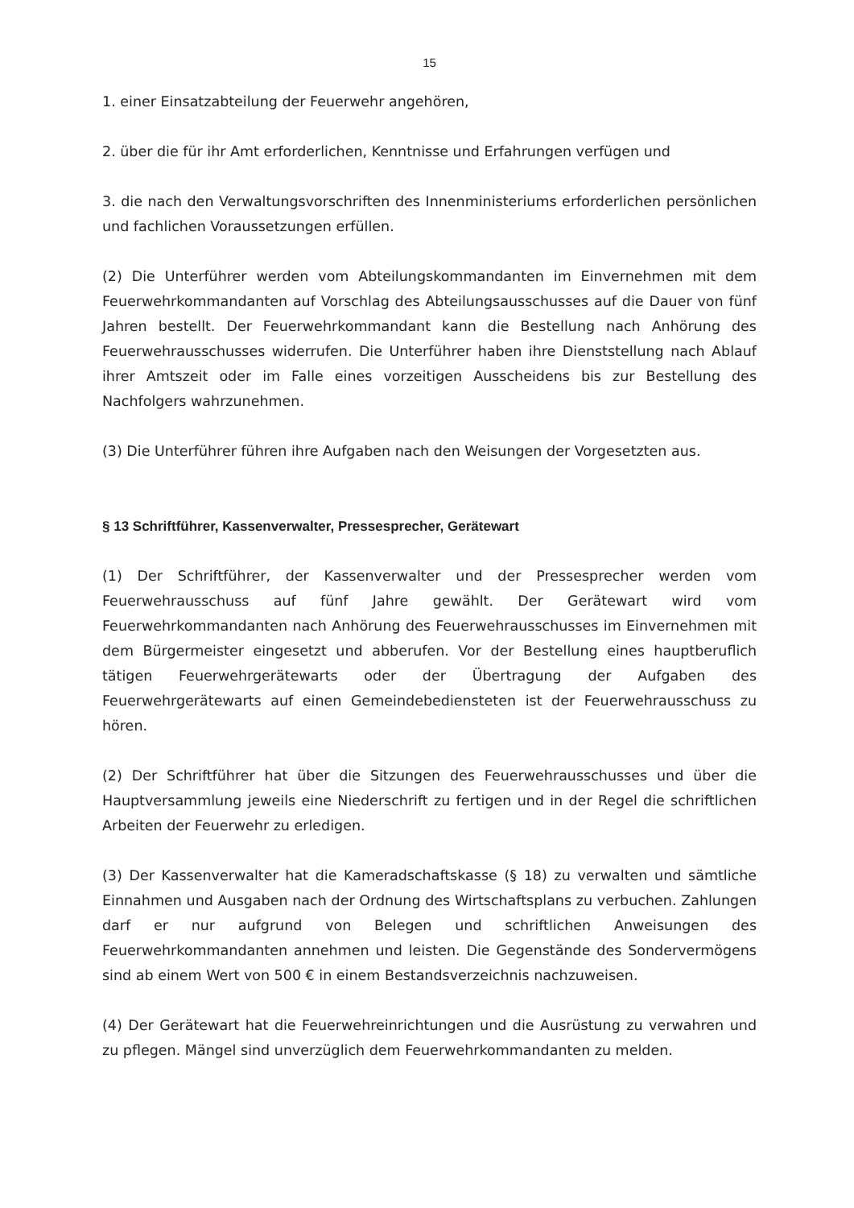15
1. einer Einsatzabteilung der Feuerwehr angehören,
2. über die für ihr Amt erforderlichen, Kenntnisse und Erfahrungen verfügen und
3. die nach den Verwaltungsvorschriften des Innenministeriums erforderlichen persönlichen und fachlichen Voraussetzungen erfüllen.
(2) Die Unterführer werden vom Abteilungskommandanten im Einvernehmen mit dem Feuerwehrkommandanten auf Vorschlag des Abteilungsausschusses auf die Dauer von fünf Jahren bestellt. Der Feuerwehrkommandant kann die Bestellung nach Anhörung des Feuerwehrausschusses widerrufen. Die Unterführer haben ihre Dienststellung nach Ablauf ihrer Amtszeit oder im Falle eines vorzeitigen Ausscheidens bis zur Bestellung des Nachfolgers wahrzunehmen.
(3) Die Unterführer führen ihre Aufgaben nach den Weisungen der Vorgesetzten aus.
§ 13 Schriftführer, Kassenverwalter, Pressesprecher, Gerätewart
(1) Der Schriftführer, der Kassenverwalter und der Pressesprecher werden vom Feuerwehrausschuss auf fünf Jahre gewählt. Der Gerätewart wird vom Feuerwehrkommandanten nach Anhörung des Feuerwehrausschusses im Einvernehmen mit dem Bürgermeister eingesetzt und abberufen. Vor der Bestellung eines hauptberuflich tätigen Feuerwehrgerätewarts oder der Übertragung der Aufgaben des Feuerwehrgerätewarts auf einen Gemeindebediensteten ist der Feuerwehrausschuss zu hören.
(2) Der Schriftführer hat über die Sitzungen des Feuerwehrausschusses und über die Hauptversammlung jeweils eine Niederschrift zu fertigen und in der Regel die schriftlichen Arbeiten der Feuerwehr zu erledigen.
(3) Der Kassenverwalter hat die Kameradschaftskasse (§ 18) zu verwalten und sämtliche Einnahmen und Ausgaben nach der Ordnung des Wirtschaftsplans zu verbuchen. Zahlungen darf er nur aufgrund von Belegen und schriftlichen Anweisungen des Feuerwehrkommandanten annehmen und leisten. Die Gegenstände des Sondervermögens sind ab einem Wert von 500 € in einem Bestandsverzeichnis nachzuweisen.
(4) Der Gerätewart hat die Feuerwehreinrichtungen und die Ausrüstung zu verwahren und zu pflegen. Mängel sind unverzüglich dem Feuerwehrkommandanten zu melden.